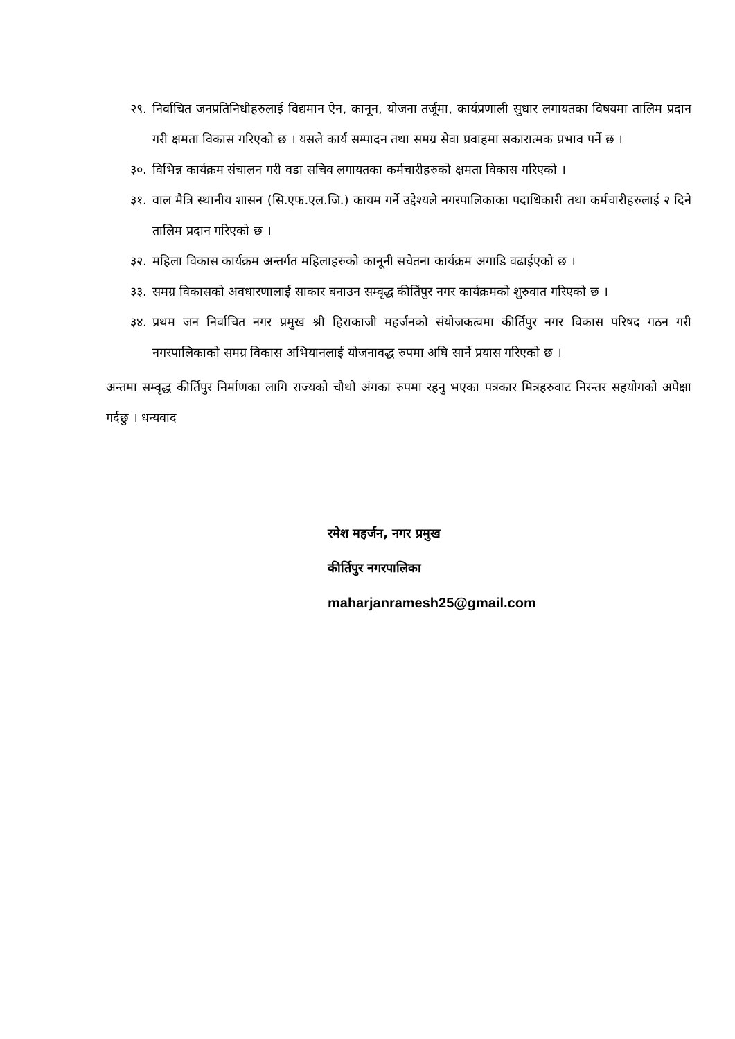२९.
निर्वाचित जनप्रतिनिधीहरुलाई विद्यमान ऐन, कानून, योजना तर्जूमा, कार्यप्रणाली सुधार लगायतका विषयमा तालिम प्रदान गरी क्षमता विकास गरिएको छ । यसले कार्य सम्पादन तथा समग्र सेवा प्रवाहमा सकारात्मक प्रभाव पर्ने छ ।
३०.
विभिन्न कार्यक्रम संचालन गरी वडा सचिव लगायतका कर्मचारीहरुको क्षमता विकास गरिएको ।
३१.
वाल मैत्रि स्थानीय शासन (सि.एफ.एल.जि.) कायम गर्ने उद्देश्यले नगरपालिकाका पदाधिकारी तथा कर्मचारीहरुलाई २ दिने तालिम प्रदान गरिएको छ ।
३२.
महिला विकास कार्यक्रम अन्तर्गत महिलाहरुको कानूनी सचेतना कार्यक्रम अगाडि वढाईएको छ ।
३३.
समग्र विकासको अवधारणालाई साकार बनाउन सम्वृद्ध कीर्तिपुर नगर कार्यक्रमको शुरुवात गरिएको छ ।
३४.
प्रथम जन निर्वाचित नगर प्रमुख श्री हिराकाजी महर्जनको संयोजकत्वमा कीर्तिपुर नगर विकास परिषद गठन गरी नगरपालिकाको समग्र विकास अभियानलाई योजनावद्ध रुपमा अघि सार्ने प्रयास गरिएको छ ।
अन्तमा सम्वृद्ध कीर्तिपुर निर्माणका लागि राज्यको चौथो अंगका रुपमा रहनु भएका पत्रकार मित्रहरुवाट निरन्तर सहयोगको अपेक्षा गर्दछु । धन्यवाद
रमेश महर्जन, नगर प्रमुख
कीर्तिपुर नगरपालिका
maharjanramesh25@gmail.com